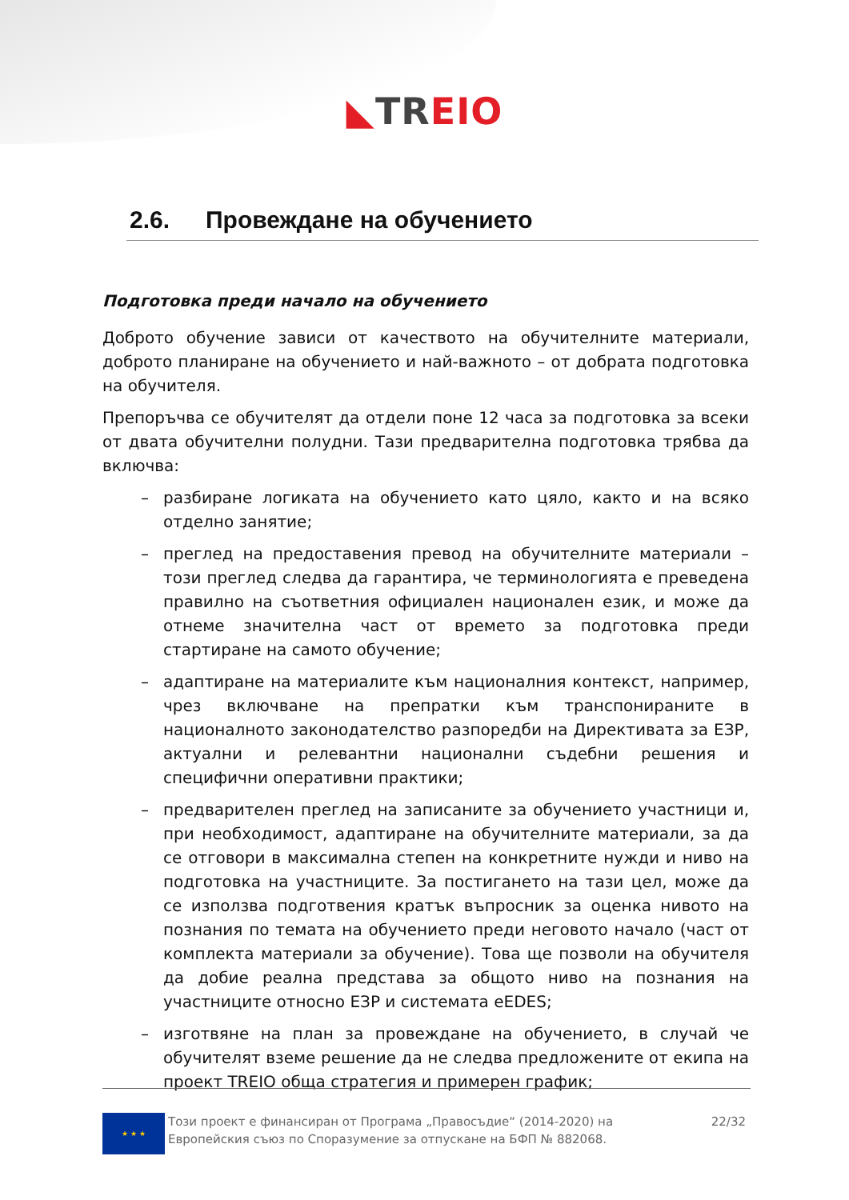◣TR EIO
2.6. Провеждане на обучението
Подготовка преди начало на обучението
Доброто обучение зависи от качеството на обучителните материали, доброто планиране на обучението и най-важното – от добрата подготовка на обучителя.
Препоръчва се обучителят да отдели поне 12 часа за подготовка за всеки от двата обучителни полудни. Тази предварителна подготовка трябва да включва:
– разбиране логиката на обучението като цяло, както и на всяко отделно занятие;
– преглед на предоставения превод на обучителните материали – този преглед следва да гарантира, че терминологията е преведена правилно на съответния официален национален език, и може да отнеме значителна част от времето за подготовка преди стартиране на самото обучение;
– адаптиране на материалите към националния контекст, например, чрез включване на препратки към транспонираните в националното законодателство разпоредби на Директивата за ЕЗР, актуални и релевантни национални съдебни решения и специфични оперативни практики;
– предварителен преглед на записаните за обучението участници и, при необходимост, адаптиране на обучителните материали, за да се отговори в максимална степен на конкретните нужди и ниво на подготовка на участниците. За постигането на тази цел, може да се използва подготвения кратък въпросник за оценка нивото на познания по темата на обучението преди неговото начало (част от комплекта материали за обучение). Това ще позволи на обучителя да добие реална представа за общото ниво на познания на участниците относно ЕЗР и системата eEDES;
– изготвяне на план за провеждане на обучението, в случай че обучителят вземе решение да не следва предложените от екипа на проект TREIO обща стратегия и примерен график;
★ ★ ★
Този проект е финансиран от Програма „Правосъдие“ (2014-2020) на
Европейския съюз по Споразумение за отпускане на БФП № 882068.
22/32